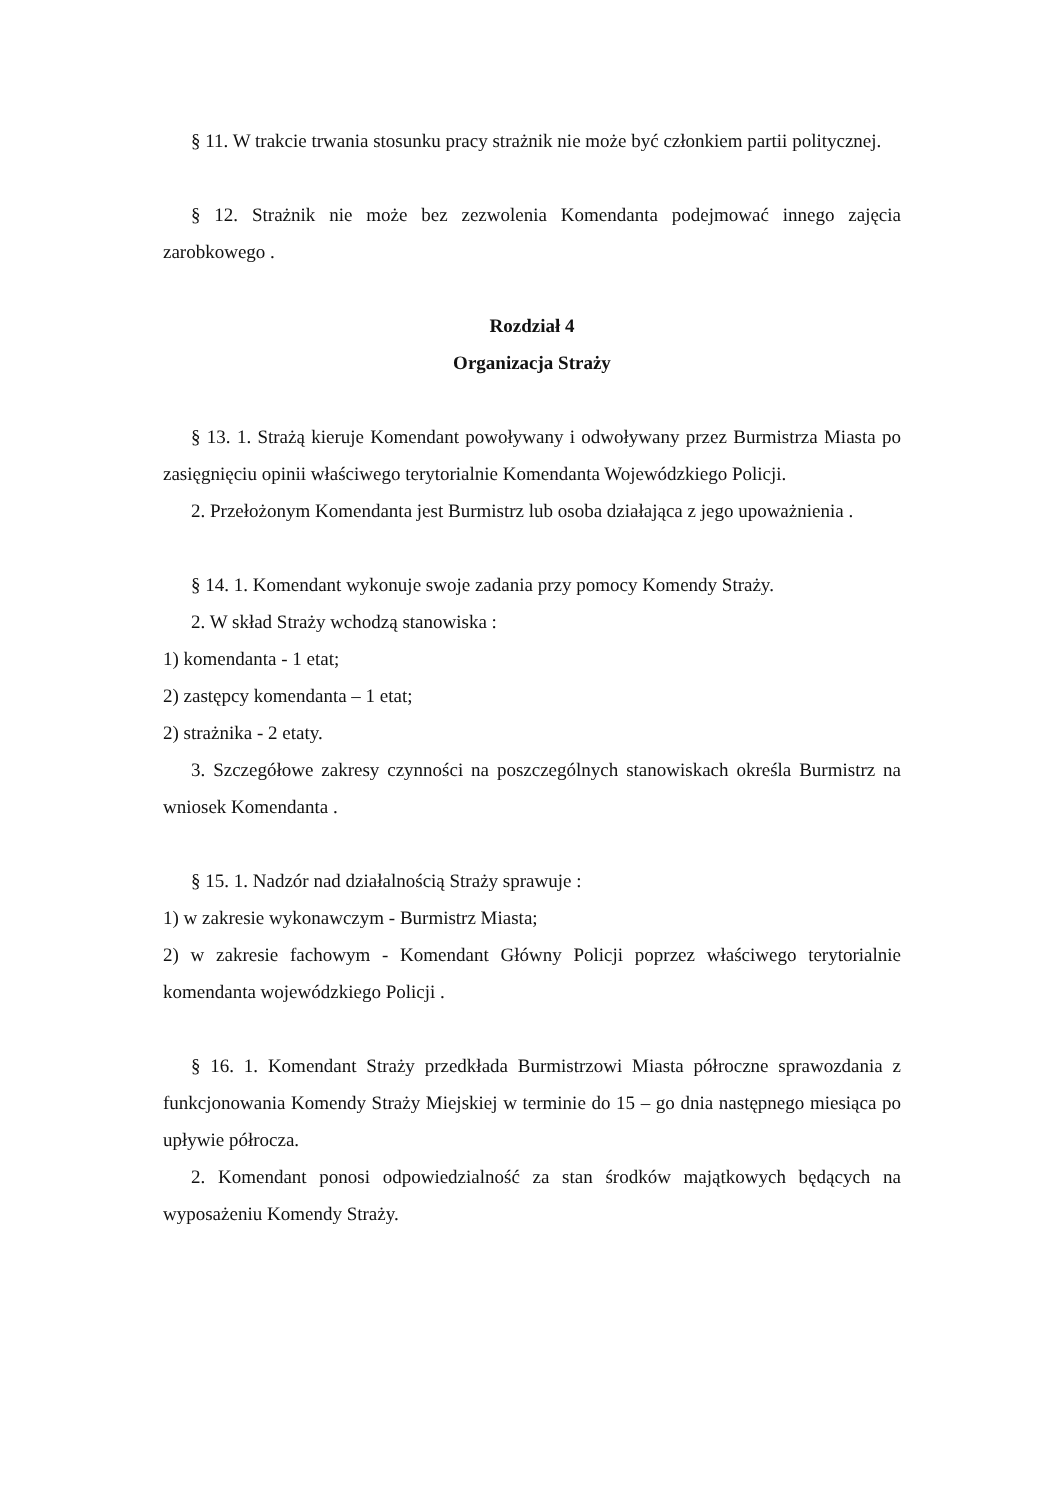§ 11. W trakcie trwania stosunku pracy strażnik nie może być członkiem partii politycznej.
§ 12. Strażnik nie może bez zezwolenia Komendanta podejmować innego zajęcia zarobkowego .
Rozdział 4
Organizacja Straży
§ 13. 1. Strażą kieruje Komendant powoływany i odwoływany przez Burmistrza Miasta po zasięgnięciu opinii właściwego terytorialnie Komendanta Wojewódzkiego Policji.
2. Przełożonym Komendanta jest Burmistrz lub osoba działająca z jego upoważnienia .
§ 14. 1. Komendant wykonuje swoje zadania przy pomocy Komendy Straży.
2. W skład Straży wchodzą stanowiska :
1) komendanta - 1 etat;
2) zastępcy komendanta – 1 etat;
2) strażnika - 2 etaty.
3. Szczegółowe zakresy czynności na poszczególnych stanowiskach określa Burmistrz na wniosek Komendanta .
§ 15. 1. Nadzór nad działalnością Straży sprawuje :
1) w zakresie wykonawczym - Burmistrz Miasta;
2) w zakresie fachowym - Komendant Główny Policji poprzez właściwego terytorialnie komendanta wojewódzkiego Policji .
§ 16. 1. Komendant Straży przedkłada Burmistrzowi Miasta półroczne sprawozdania z funkcjonowania Komendy Straży Miejskiej w terminie do 15 – go dnia następnego miesiąca po upływie półrocza.
2. Komendant ponosi odpowiedzialność za stan środków majątkowych będących na wyposażeniu Komendy Straży.